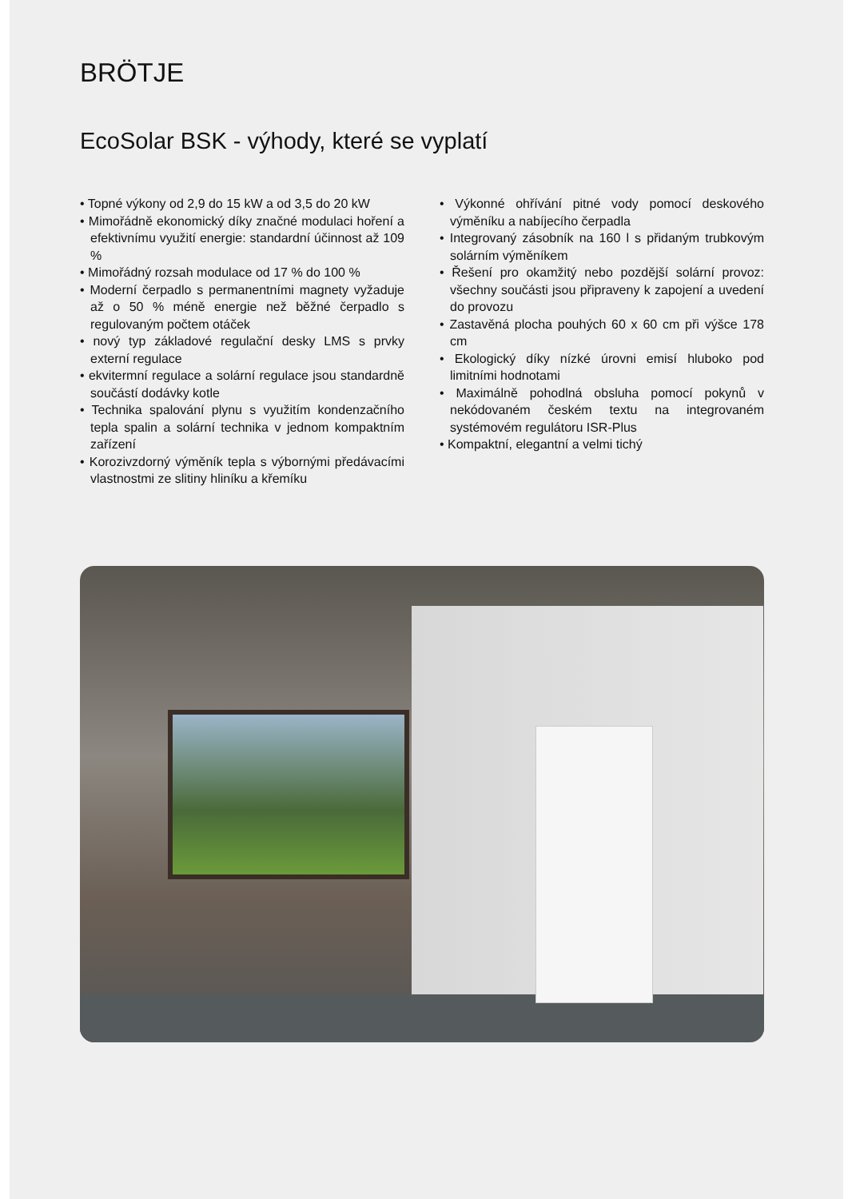BRÖTJE
EcoSolar BSK - výhody, které se vyplatí
• Topné výkony od 2,9 do 15 kW a od 3,5 do 20 kW
• Mimořádně ekonomický díky značné modulaci hoření a efektivnímu využití energie: standardní účinnost až 109 %
• Mimořádný rozsah modulace od 17 % do 100 %
• Moderní čerpadlo s permanentními magnety vyžaduje až o 50 % méně energie než běžné čerpadlo s regulovaným počtem otáček
• nový typ základové regulační desky LMS s prvky externí regulace
• ekvitermní regulace a solární regulace jsou standardně součástí dodávky kotle
• Technika spalování plynu s využitím kondenzačního tepla spalin a solární technika v jednom kompaktním zařízení
• Korozivzdorný výměník tepla s výbornými předávacími vlastnostmi ze slitiny hliníku a křemíku
• Výkonné ohřívání pitné vody pomocí deskového výměníku a nabíjecího čerpadla
• Integrovaný zásobník na 160 l s přidaným trubkovým solárním výměníkem
• Řešení pro okamžitý nebo pozdější solární provoz: všechny součásti jsou připraveny k zapojení a uvedení do provozu
• Zastavěná plocha pouhých 60 x 60 cm při výšce 178 cm
• Ekologický díky nízké úrovni emisí hluboko pod limitními hodnotami
• Maximálně pohodlná obsluha pomocí pokynů v nekódovaném českém textu na integrovaném systémovém regulátoru ISR-Plus
• Kompaktní, elegantní a velmi tichý